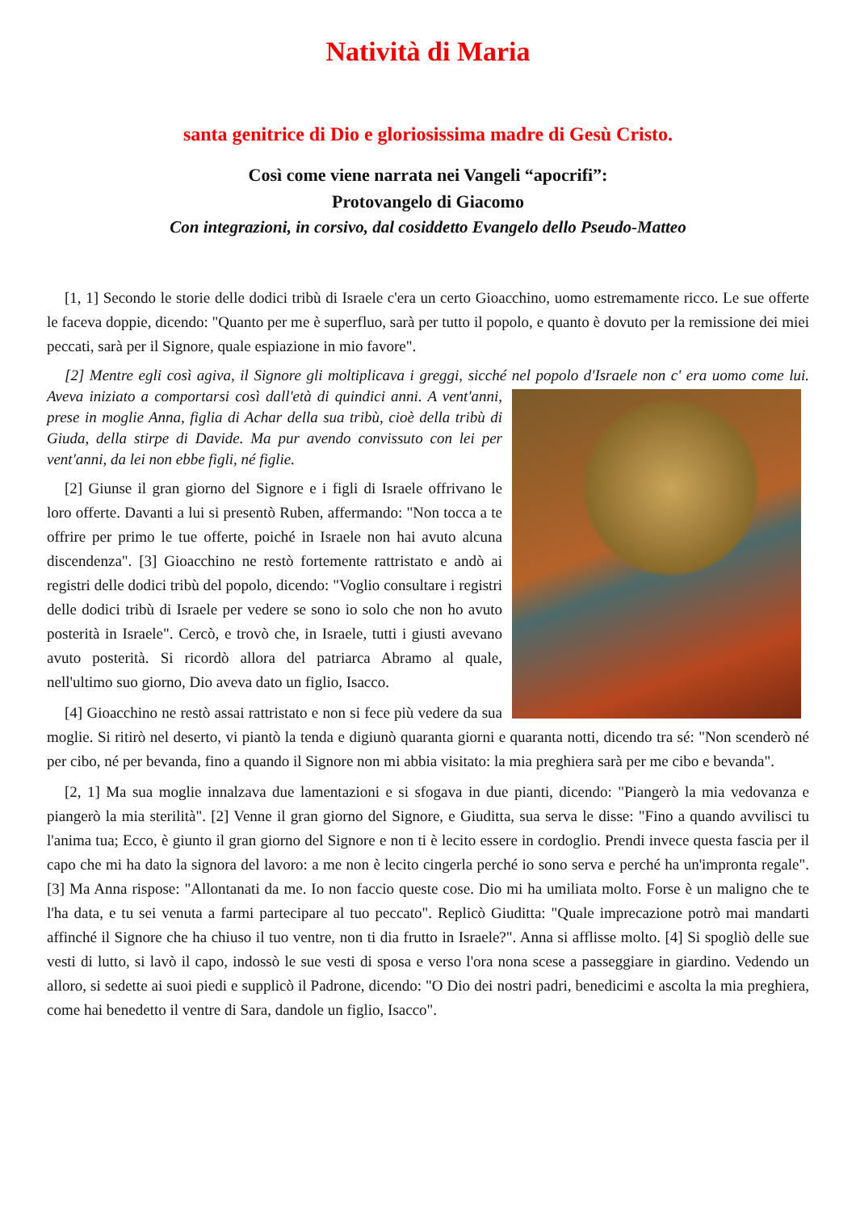Natività di Maria
santa genitrice di Dio e gloriosissima madre di Gesù Cristo.
Così come viene narrata nei Vangeli “apocrifi”:
Protovangelo di Giacomo
Con integrazioni, in corsivo, dal cosiddetto Evangelo dello Pseudo-Matteo
[1, 1] Secondo le storie delle dodici tribù di Israele c'era un certo Gioacchino, uomo estremamente ricco. Le sue offerte le faceva doppie, dicendo: "Quanto per me è superfluo, sarà per tutto il popolo, e quanto è dovuto per la remissione dei miei peccati, sarà per il Signore, quale espiazione in mio favore".
[2] Mentre egli così agiva, il Signore gli moltiplicava i greggi, sicché nel popolo d'Israele non c' era uomo come lui. Aveva iniziato a comportarsi così dall'età di quindici anni. A vent'anni, prese in moglie Anna, figlia di Achar della sua tribù, cioè della tribù di Giuda, della stirpe di Davide. Ma pur avendo convissuto con lei per vent'anni, da lei non ebbe figli, né figlie.
[2] Giunse il gran giorno del Signore e i figli di Israele offrivano le loro offerte. Davanti a lui si presentò Ruben, affermando: "Non tocca a te offrire per primo le tue offerte, poiché in Israele non hai avuto alcuna discendenza". [3] Gioacchino ne restò fortemente rattristato e andò ai registri delle dodici tribù del popolo, dicendo: "Voglio consultare i registri delle dodici tribù di Israele per vedere se sono io solo che non ho avuto posterità in Israele". Cercò, e trovò che, in Israele, tutti i giusti avevano avuto posterità. Si ricordò allora del patriarca Abramo al quale, nell'ultimo suo giorno, Dio aveva dato un figlio, Isacco.
[4] Gioacchino ne restò assai rattristato e non si fece più vedere da sua moglie. Si ritirò nel deserto, vi piantò la tenda e digiunò quaranta giorni e quaranta notti, dicendo tra sé: "Non scenderò né per cibo, né per bevanda, fino a quando il Signore non mi abbia visitato: la mia preghiera sarà per me cibo e bevanda".
[2, 1] Ma sua moglie innalzava due lamentazioni e si sfogava in due pianti, dicendo: "Piangerò la mia vedovanza e piangerò la mia sterilità". [2] Venne il gran giorno del Signore, e Giuditta, sua serva le disse: "Fino a quando avvilisci tu l'anima tua; Ecco, è giunto il gran giorno del Signore e non ti è lecito essere in cordoglio. Prendi invece questa fascia per il capo che mi ha dato la signora del lavoro: a me non è lecito cingerla perché io sono serva e perché ha un'impronta regale". [3] Ma Anna rispose: "Allontanati da me. Io non faccio queste cose. Dio mi ha umiliata molto. Forse è un maligno che te l'ha data, e tu sei venuta a farmi partecipare al tuo peccato". Replicò Giuditta: "Quale imprecazione potrò mai mandarti affinché il Signore che ha chiuso il tuo ventre, non ti dia frutto in Israele?". Anna si afflisse molto. [4] Si spogliò delle sue vesti di lutto, si lavò il capo, indossò le sue vesti di sposa e verso l'ora nona scese a passeggiare in giardino. Vedendo un alloro, si sedette ai suoi piedi e supplicò il Padrone, dicendo: "O Dio dei nostri padri, benedicimi e ascolta la mia preghiera, come hai benedetto il ventre di Sara, dandole un figlio, Isacco".